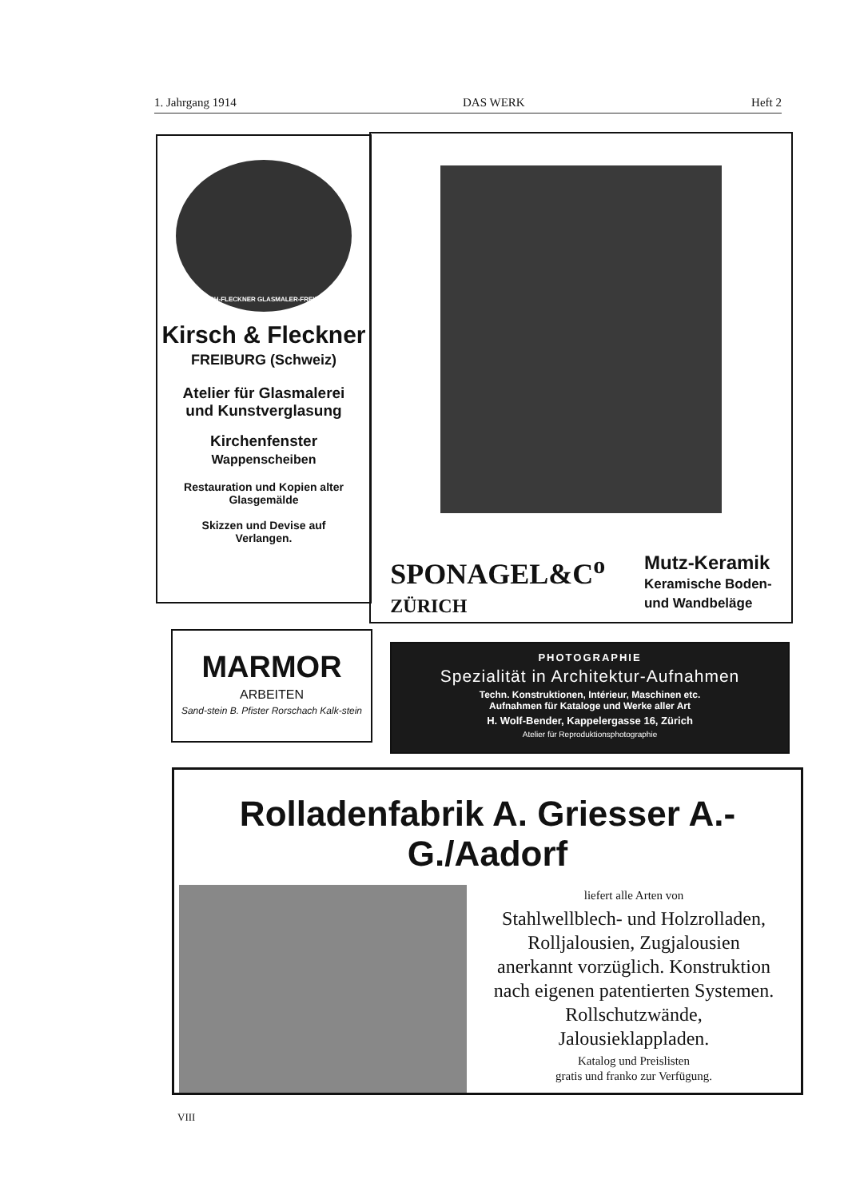1. Jahrgang 1914 DAS WERK Heft 2
KIRSCH-FLECKNER GLASMALER-FREIBURG
Kirsch & Fleckner
FREIBURG (Schweiz)
Atelier für Glasmalerei
und Kunstverglasung
Kirchenfenster
Wappenscheiben
Restauration und Kopien alter
Glasgemälde
Skizzen und Devise auf
Verlangen.
SPONAGEL&C<sup>o</sup>
ZÜRICH
Mutz-Keramik
Keramische Boden-
und Wandbeläge
MARMOR
ARBEITEN
Sand-stein B. Pfister Rorschach Kalk-stein
PHOTOGRAPHIE
Spezialität in Architektur-Aufnahmen
Techn. Konstruktionen, Intérieur, Maschinen etc.
Aufnahmen für Kataloge und Werke aller Art
H. Wolf-Bender, Kappelergasse 16, Zürich
Atelier für Reproduktionsphotographie
Rolladenfabrik A. Griesser A.-G./Aadorf
liefert alle Arten von
Stahlwellblech- und Holzrolladen,
Rolljalousien, Zugjalousien
anerkannt vorzüglich. Konstruktion
nach eigenen patentierten Systemen.
Rollschutzwände,
Jalousieklappladen.
Katalog und Preislisten
gratis und franko zur Verfügung.
VIII